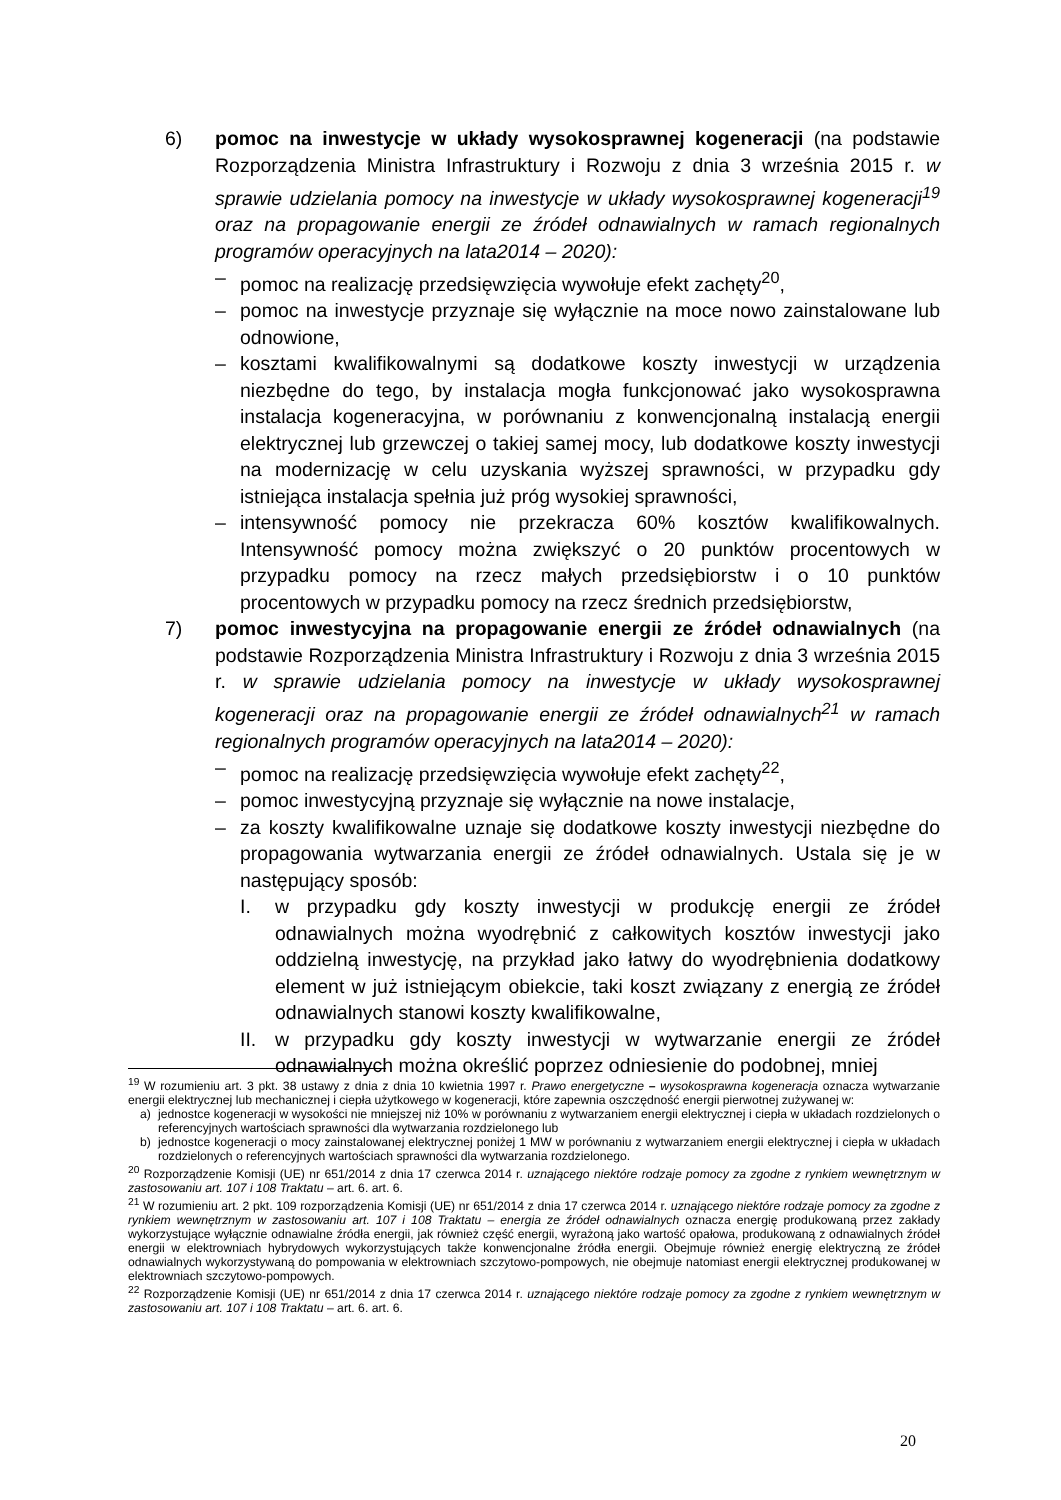6) pomoc na inwestycje w układy wysokosprawnej kogeneracji (na podstawie Rozporządzenia Ministra Infrastruktury i Rozwoju z dnia 3 września 2015 r. w sprawie udzielania pomocy na inwestycje w układy wysokosprawnej kogeneracji<sup>19</sup> oraz na propagowanie energii ze źródeł odnawialnych w ramach regionalnych programów operacyjnych na lata2014 – 2020):
– pomoc na realizację przedsięwzięcia wywołuje efekt zachęty<sup>20</sup>,
– pomoc na inwestycje przyznaje się wyłącznie na moce nowo zainstalowane lub odnowione,
– kosztami kwalifikowalnymi są dodatkowe koszty inwestycji w urządzenia niezbędne do tego, by instalacja mogła funkcjonować jako wysokosprawna instalacja kogeneracyjna, w porównaniu z konwencjonalną instalacją energii elektrycznej lub grzewczej o takiej samej mocy, lub dodatkowe koszty inwestycji na modernizację w celu uzyskania wyższej sprawności, w przypadku gdy istniejąca instalacja spełnia już próg wysokiej sprawności,
– intensywność pomocy nie przekracza 60% kosztów kwalifikowalnych. Intensywność pomocy można zwiększyć o 20 punktów procentowych w przypadku pomocy na rzecz małych przedsiębiorstw i o 10 punktów procentowych w przypadku pomocy na rzecz średnich przedsiębiorstw,
7) pomoc inwestycyjna na propagowanie energii ze źródeł odnawialnych (na podstawie Rozporządzenia Ministra Infrastruktury i Rozwoju z dnia 3 września 2015 r. w sprawie udzielania pomocy na inwestycje w układy wysokosprawnej kogeneracji oraz na propagowanie energii ze źródeł odnawialnych<sup>21</sup> w ramach regionalnych programów operacyjnych na lata2014 – 2020):
– pomoc na realizację przedsięwzięcia wywołuje efekt zachęty<sup>22</sup>,
– pomoc inwestycyjną przyznaje się wyłącznie na nowe instalacje,
– za koszty kwalifikowalne uznaje się dodatkowe koszty inwestycji niezbędne do propagowania wytwarzania energii ze źródeł odnawialnych. Ustala się je w następujący sposób:
I. w przypadku gdy koszty inwestycji w produkcję energii ze źródeł odnawialnych można wyodrębnić z całkowitych kosztów inwestycji jako oddzielną inwestycję, na przykład jako łatwy do wyodrębnienia dodatkowy element w już istniejącym obiekcie, taki koszt związany z energią ze źródeł odnawialnych stanowi koszty kwalifikowalne,
II.
w przypadku gdy koszty inwestycji w wytwarzanie energii ze źródeł odnawialnych można określić poprzez odniesienie do podobnej, mniej
<sup>19</sup> W rozumieniu art. 3 pkt. 38 ustawy z dnia z dnia 10 kwietnia 1997 r. Prawo energetyczne – wysokosprawna kogeneracja oznacza wytwarzanie energii elektrycznej lub mechanicznej i ciepła użytkowego w kogeneracji, które zapewnia oszczędność energii pierwotnej zużywanej w:
a) jednostce kogeneracji w wysokości nie mniejszej niż 10% w porównaniu z wytwarzaniem energii elektrycznej i ciepła w układach rozdzielonych o referencyjnych wartościach sprawności dla wytwarzania rozdzielonego lub
b) jednostce kogeneracji o mocy zainstalowanej elektrycznej poniżej 1 MW w porównaniu z wytwarzaniem energii elektrycznej i ciepła w układach rozdzielonych o referencyjnych wartościach sprawności dla wytwarzania rozdzielonego.
<sup>20</sup> Rozporządzenie Komisji (UE) nr 651/2014 z dnia 17 czerwca 2014 r. uznającego niektóre rodzaje pomocy za zgodne z rynkiem wewnętrznym w zastosowaniu art. 107 i 108 Traktatu – art. 6. art. 6.
<sup>21</sup> W rozumieniu art. 2 pkt. 109 rozporządzenia Komisji (UE) nr 651/2014 z dnia 17 czerwca 2014 r. uznającego niektóre rodzaje pomocy za zgodne z rynkiem wewnętrznym w zastosowaniu art. 107 i 108 Traktatu – energia ze źródeł odnawialnych oznacza energię produkowaną przez zakłady wykorzystujące wyłącznie odnawialne źródła energii, jak również część energii, wyrażoną jako wartość opałowa, produkowaną z odnawialnych źródeł energii w elektrowniach hybrydowych wykorzystujących także konwencjonalne źródła energii. Obejmuje również energię elektryczną ze źródeł odnawialnych wykorzystywaną do pompowania w elektrowniach szczytowo-pompowych, nie obejmuje natomiast energii elektrycznej produkowanej w elektrowniach szczytowo-pompowych.
<sup>22</sup> Rozporządzenie Komisji (UE) nr 651/2014 z dnia 17 czerwca 2014 r. uznającego niektóre rodzaje pomocy za zgodne z rynkiem wewnętrznym w zastosowaniu art. 107 i 108 Traktatu – art. 6. art. 6.
20